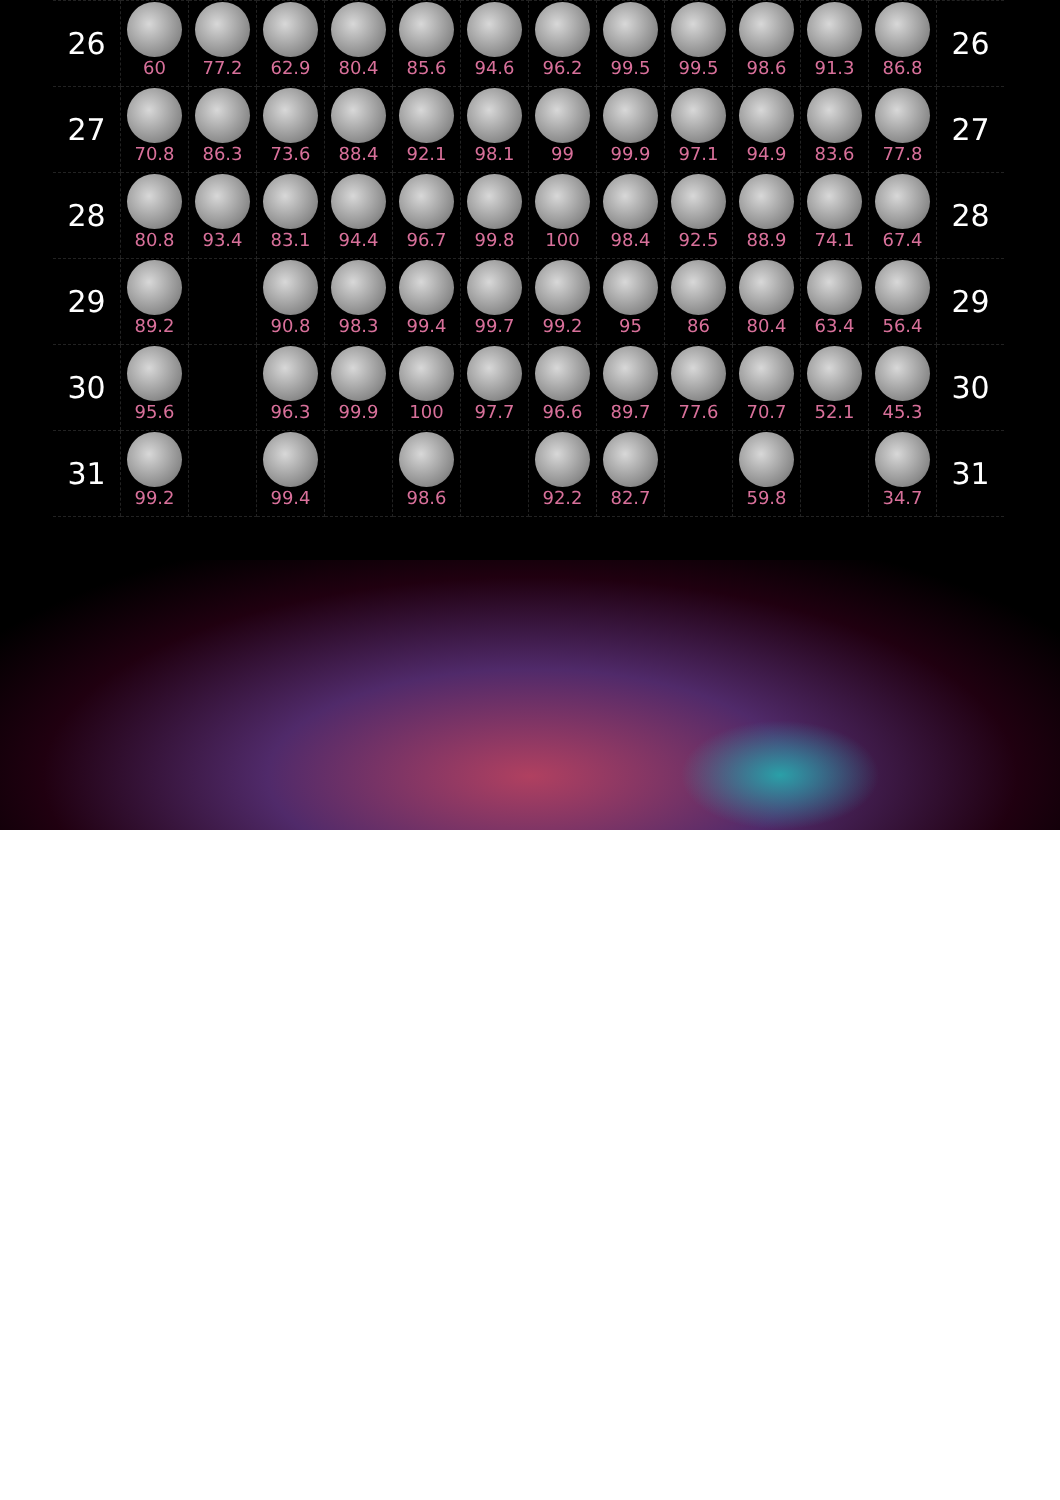| 26 | 60 | 77.2 | 62.9 | 80.4 | 85.6 | 94.6 | 96.2 | 99.5 | 99.5 | 98.6 | 91.3 | 86.8 | 26 |
| 27 | 70.8 | 86.3 | 73.6 | 88.4 | 92.1 | 98.1 | 99 | 99.9 | 97.1 | 94.9 | 83.6 | 77.8 | 27 |
| 28 | 80.8 | 93.4 | 83.1 | 94.4 | 96.7 | 99.8 | 100 | 98.4 | 92.5 | 88.9 | 74.1 | 67.4 | 28 |
| 29 | 89.2 | | 90.8 | 98.3 | 99.4 | 99.7 | 99.2 | 95 | 86 | 80.4 | 63.4 | 56.4 | 29 |
| 30 | 95.6 | | 96.3 | 99.9 | 100 | 97.7 | 96.6 | 89.7 | 77.6 | 70.7 | 52.1 | 45.3 | 30 |
| 31 | 99.2 | | 99.4 | | 98.6 | | 92.2 | 82.7 | | 59.8 | | 34.7 | 31 |